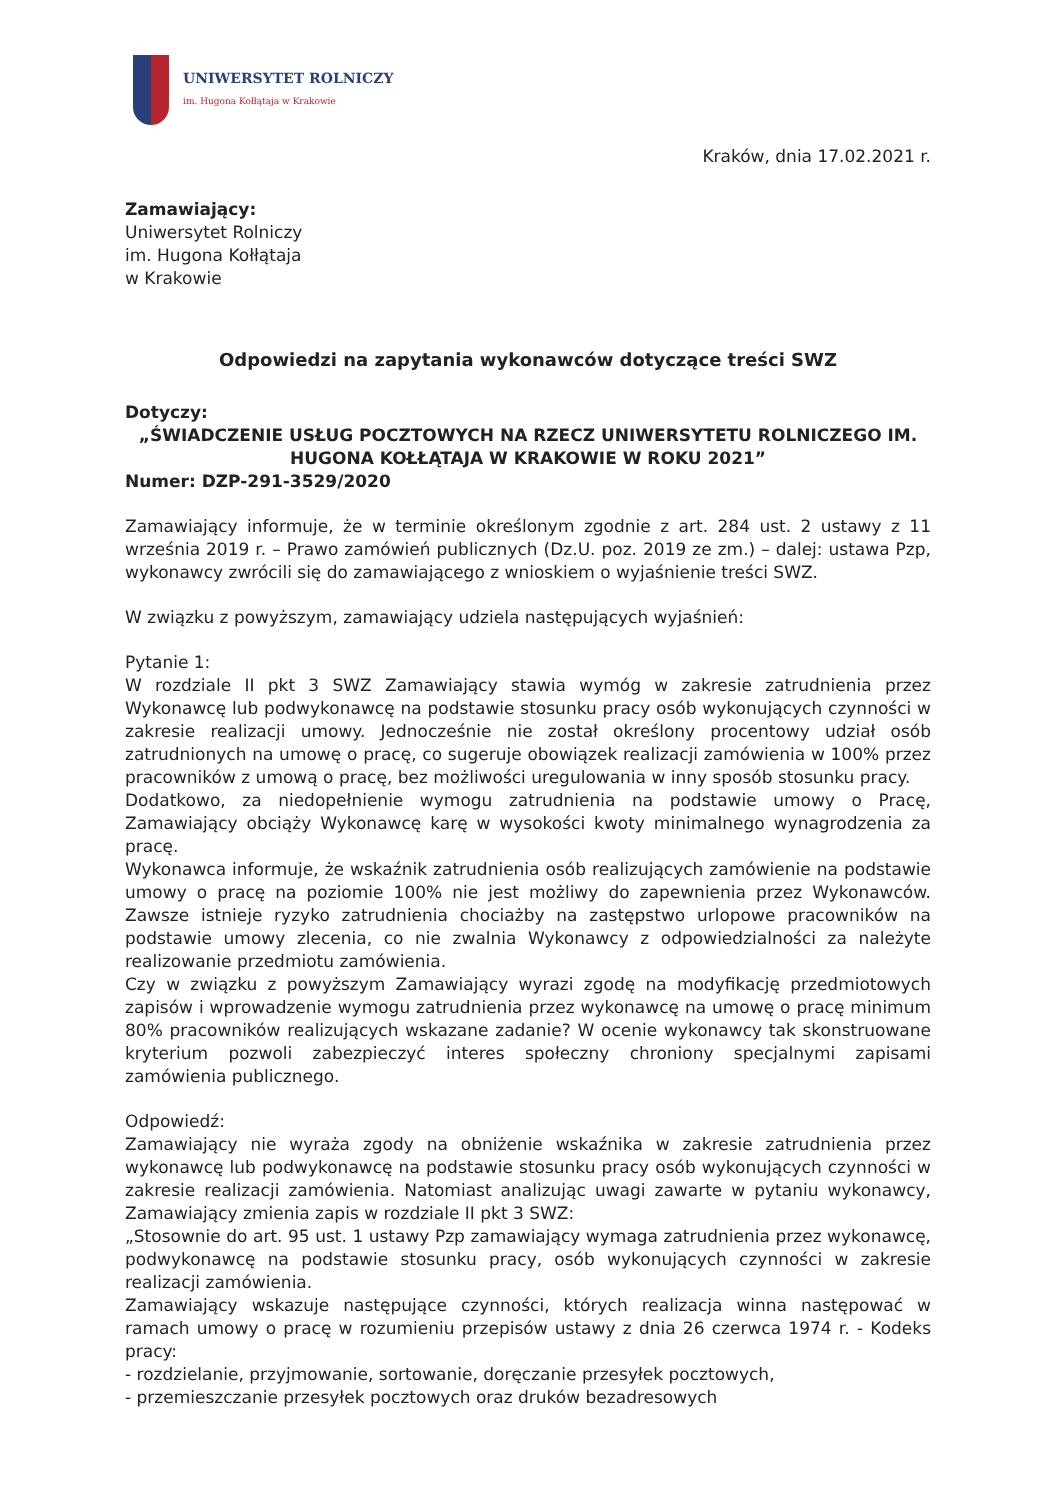UNIWERSYTET ROLNICZY
im. Hugona Kołłątaja w Krakowie
Kraków, dnia 17.02.2021 r.
Zamawiający:
Uniwersytet Rolniczy
im. Hugona Kołłątaja
w Krakowie
Odpowiedzi na zapytania wykonawców dotyczące treści SWZ
Dotyczy:
„ŚWIADCZENIE USŁUG POCZTOWYCH NA RZECZ UNIWERSYTETU ROLNICZEGO IM. HUGONA KOŁŁĄTAJA W KRAKOWIE W ROKU 2021”
Numer: DZP-291-3529/2020
Zamawiający informuje, że w terminie określonym zgodnie z art. 284 ust. 2 ustawy z 11 września 2019 r. – Prawo zamówień publicznych (Dz.U. poz. 2019 ze zm.) – dalej: ustawa Pzp, wykonawcy zwrócili się do zamawiającego z wnioskiem o wyjaśnienie treści SWZ.
W związku z powyższym, zamawiający udziela następujących wyjaśnień:
Pytanie 1:
W rozdziale II pkt 3 SWZ Zamawiający stawia wymóg w zakresie zatrudnienia przez Wykonawcę lub podwykonawcę na podstawie stosunku pracy osób wykonujących czynności w zakresie realizacji umowy. Jednocześnie nie został określony procentowy udział osób zatrudnionych na umowę o pracę, co sugeruje obowiązek realizacji zamówienia w 100% przez pracowników z umową o pracę, bez możliwości uregulowania w inny sposób stosunku pracy.
Dodatkowo, za niedopełnienie wymogu zatrudnienia na podstawie umowy o Pracę, Zamawiający obciąży Wykonawcę karę w wysokości kwoty minimalnego wynagrodzenia za pracę.
Wykonawca informuje, że wskaźnik zatrudnienia osób realizujących zamówienie na podstawie umowy o pracę na poziomie 100% nie jest możliwy do zapewnienia przez Wykonawców. Zawsze istnieje ryzyko zatrudnienia chociażby na zastępstwo urlopowe pracowników na podstawie umowy zlecenia, co nie zwalnia Wykonawcy z odpowiedzialności za należyte realizowanie przedmiotu zamówienia.
Czy w związku z powyższym Zamawiający wyrazi zgodę na modyfikację przedmiotowych zapisów i wprowadzenie wymogu zatrudnienia przez wykonawcę na umowę o pracę minimum 80% pracowników realizujących wskazane zadanie? W ocenie wykonawcy tak skonstruowane kryterium pozwoli zabezpieczyć interes społeczny chroniony specjalnymi zapisami zamówienia publicznego.
Odpowiedź:
Zamawiający nie wyraża zgody na obniżenie wskaźnika w zakresie zatrudnienia przez wykonawcę lub podwykonawcę na podstawie stosunku pracy osób wykonujących czynności w zakresie realizacji zamówienia. Natomiast analizując uwagi zawarte w pytaniu wykonawcy, Zamawiający zmienia zapis w rozdziale II pkt 3 SWZ:
„Stosownie do art. 95 ust. 1 ustawy Pzp zamawiający wymaga zatrudnienia przez wykonawcę, podwykonawcę na podstawie stosunku pracy, osób wykonujących czynności w zakresie realizacji zamówienia.
Zamawiający wskazuje następujące czynności, których realizacja winna następować w ramach umowy o pracę w rozumieniu przepisów ustawy z dnia 26 czerwca 1974 r. - Kodeks pracy:
- rozdzielanie, przyjmowanie, sortowanie, doręczanie przesyłek pocztowych,
- przemieszczanie przesyłek pocztowych oraz druków bezadresowych